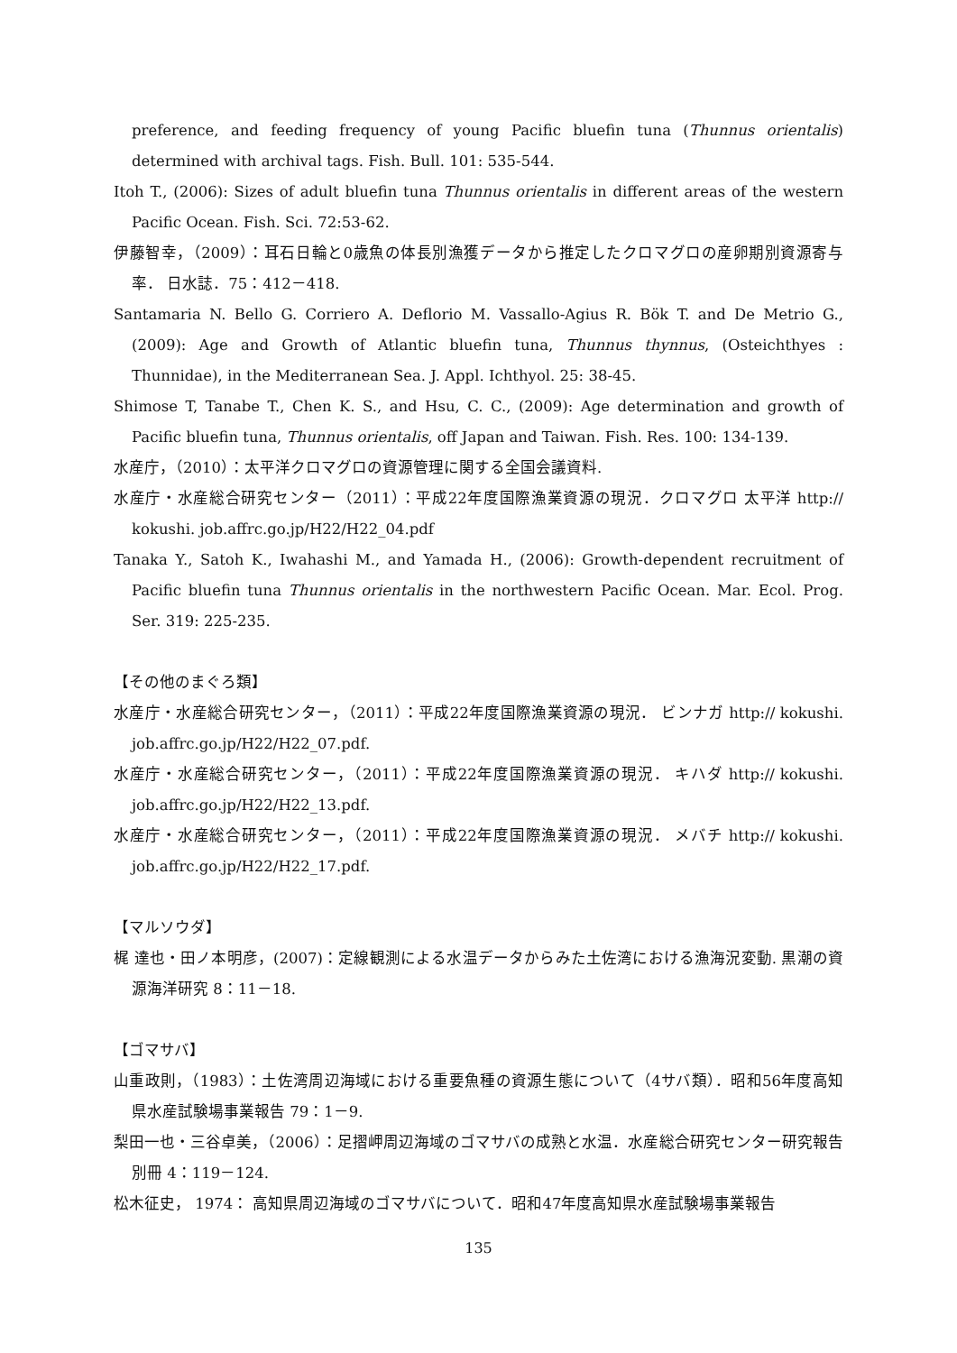preference, and feeding frequency of young Pacific bluefin tuna (Thunnus orientalis) determined with archival tags. Fish. Bull. 101: 535-544.
Itoh T., (2006): Sizes of adult bluefin tuna Thunnus orientalis in different areas of the western Pacific Ocean. Fish. Sci. 72:53-62.
伊藤智幸，（2009）：耳石日輪と0歳魚の体長別漁獲データから推定したクロマグロの産卵期別資源寄与率． 日水誌．75：412－418.
Santamaria N. Bello G. Corriero A. Deflorio M. Vassallo-Agius R. Bök T. and De Metrio G., (2009): Age and Growth of Atlantic bluefin tuna, Thunnus thynnus, (Osteichthyes : Thunnidae), in the Mediterranean Sea. J. Appl. Ichthyol. 25: 38-45.
Shimose T, Tanabe T., Chen K. S., and Hsu, C. C., (2009): Age determination and growth of Pacific bluefin tuna, Thunnus orientalis, off Japan and Taiwan. Fish. Res. 100: 134-139.
水産庁，（2010）：太平洋クロマグロの資源管理に関する全国会議資料.
水産庁・水産総合研究センター（2011）：平成22年度国際漁業資源の現況．クロマグロ 太平洋 http:// kokushi. job.affrc.go.jp/H22/H22_04.pdf
Tanaka Y., Satoh K., Iwahashi M., and Yamada H., (2006): Growth-dependent recruitment of Pacific bluefin tuna Thunnus orientalis in the northwestern Pacific Ocean. Mar. Ecol. Prog. Ser. 319: 225-235.
【その他のまぐろ類】
水産庁・水産総合研究センター，（2011）：平成22年度国際漁業資源の現況． ビンナガ http:// kokushi. job.affrc.go.jp/H22/H22_07.pdf.
水産庁・水産総合研究センター，（2011）：平成22年度国際漁業資源の現況． キハダ http:// kokushi. job.affrc.go.jp/H22/H22_13.pdf.
水産庁・水産総合研究センター，（2011）：平成22年度国際漁業資源の現況． メバチ http:// kokushi. job.affrc.go.jp/H22/H22_17.pdf.
【マルソウダ】
梶 達也・田ノ本明彦，(2007)：定線観測による水温データからみた土佐湾における漁海況変動. 黒潮の資源海洋研究 8：11－18.
【ゴマサバ】
山重政則，（1983）：土佐湾周辺海域における重要魚種の資源生態について（4サバ類）．昭和56年度高知県水産試験場事業報告 79：1－9.
梨田一也・三谷卓美，（2006）：足摺岬周辺海域のゴマサバの成熟と水温．水産総合研究センター研究報告別冊 4：119－124.
松木征史， 1974： 高知県周辺海域のゴマサバについて．昭和47年度高知県水産試験場事業報告
135